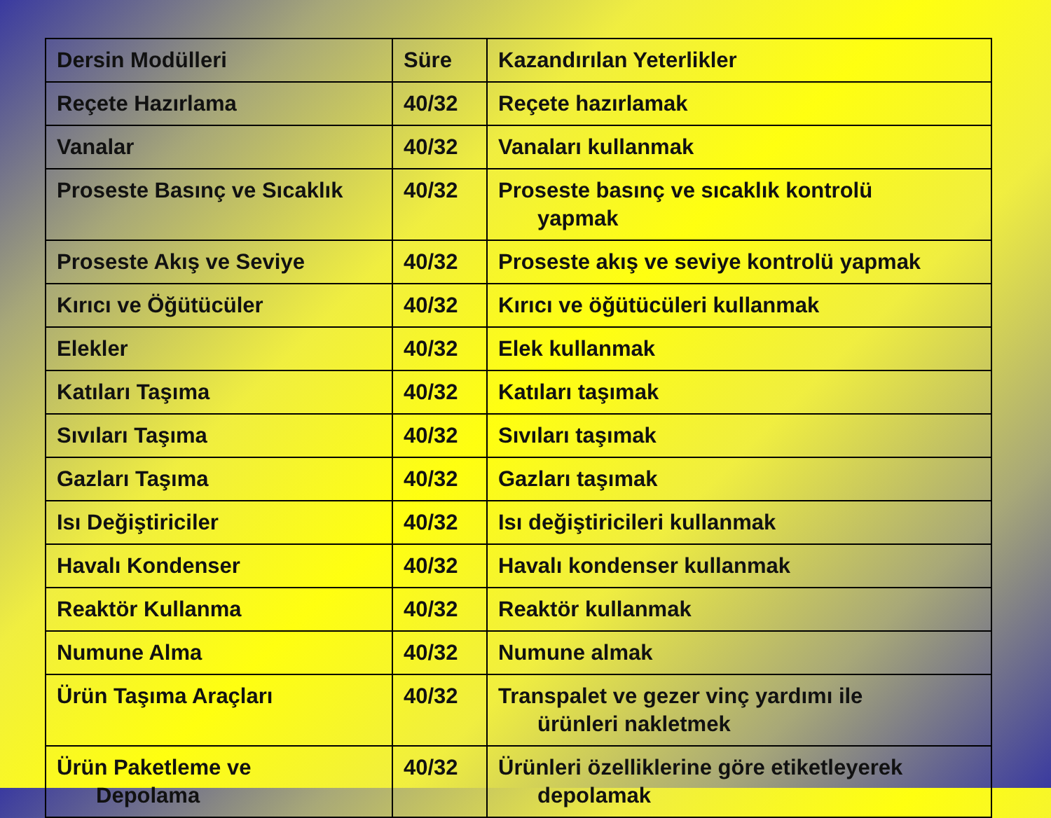| Dersin Modülleri | Süre | Kazandırılan Yeterlikler |
| --- | --- | --- |
| Reçete Hazırlama | 40/32 | Reçete hazırlamak |
| Vanalar | 40/32 | Vanaları kullanmak |
| Proseste Basınç ve Sıcaklık | 40/32 | Proseste basınç ve sıcaklık kontrolü yapmak |
| Proseste Akış ve Seviye | 40/32 | Proseste akış ve seviye kontrolü yapmak |
| Kırıcı ve Öğütücüler | 40/32 | Kırıcı ve öğütücüleri kullanmak |
| Elekler | 40/32 | Elek kullanmak |
| Katıları Taşıma | 40/32 | Katıları taşımak |
| Sıvıları Taşıma | 40/32 | Sıvıları taşımak |
| Gazları Taşıma | 40/32 | Gazları taşımak |
| Isı Değiştiriciler | 40/32 | Isı değiştiricileri kullanmak |
| Havalı Kondenser | 40/32 | Havalı kondenser kullanmak |
| Reaktör Kullanma | 40/32 | Reaktör kullanmak |
| Numune Alma | 40/32 | Numune almak |
| Ürün Taşıma Araçları | 40/32 | Transpalet ve gezer vinç yardımı ile ürünleri nakletmek |
| Ürün Paketleme ve Depolama | 40/32 | Ürünleri özelliklerine göre etiketleyerek depolamak |